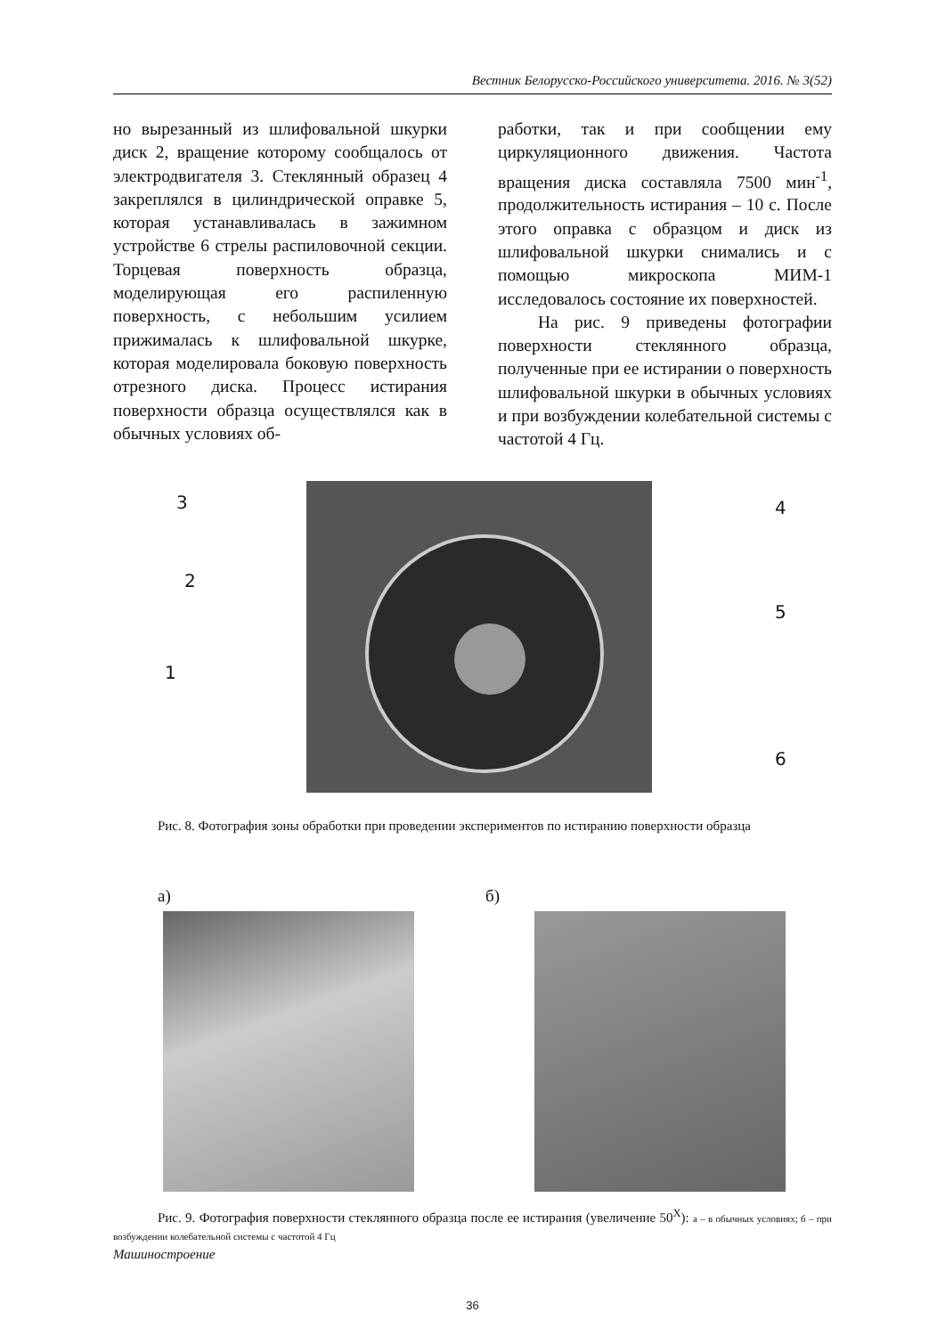Вестник Белорусско-Российского университета. 2016. № 3(52)
но вырезанный из шлифовальной шкурки диск 2, вращение которому сообщалось от электродвигателя 3. Стеклянный образец 4 закреплялся в цилиндрической оправке 5, которая устанавливалась в зажимном устройстве 6 стрелы распиловочной секции. Торцевая поверхность образца, моделирующая его распиленную поверхность, с небольшим усилием прижималась к шлифовальной шкурке, которая моделировала боковую поверхность отрезного диска. Процесс истирания поверхности образца осуществлялся как в обычных условиях об-
работки, так и при сообщении ему циркуляционного движения. Частота вращения диска составляла 7500 мин<sup>-1</sup>, продолжительность истирания – 10 с. После этого оправка с образцом и диск из шлифовальной шкурки снимались и с помощью микроскопа МИМ-1 исследовалось состояние их поверхностей.
На рис. 9 приведены фотографии поверхности стеклянного образца, полученные при ее истирании о поверхность шлифовальной шкурки в обычных условиях и при возбуждении колебательной системы с частотой 4 Гц.
3
2
1
4
5
6
Рис. 8. Фотография зоны обработки при проведении экспериментов по истиранию поверхности образца
а) б)
Рис. 9. Фотография поверхности стеклянного образца после ее истирания (увеличение 50<sup>X</sup>): а – в обычных условиях; б – при возбуждении колебательной системы с частотой 4 Гц
Машиностроение
36